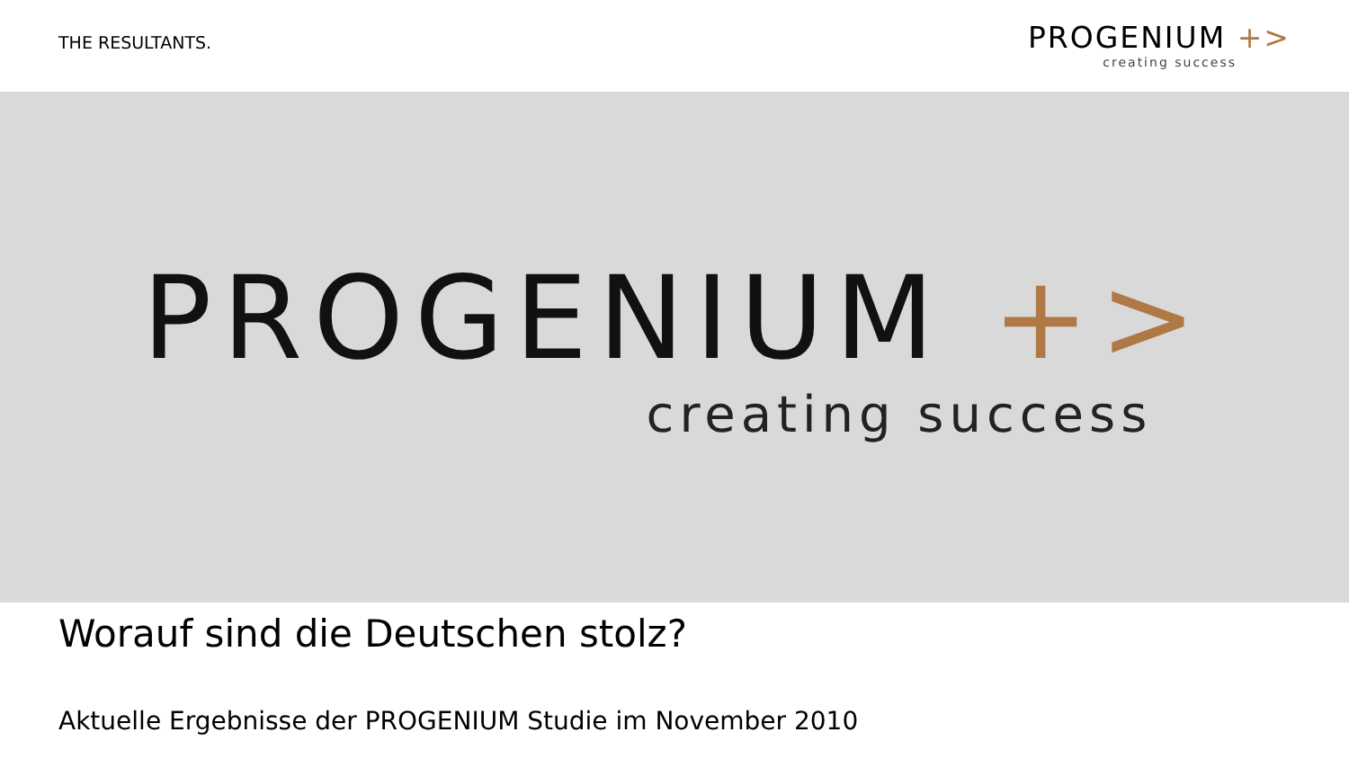THE RESULTANTS.
PROGENIUM +>
creating success
PROGENIUM +>
creating success
Worauf sind die Deutschen stolz?
Aktuelle Ergebnisse der PROGENIUM Studie im November 2010